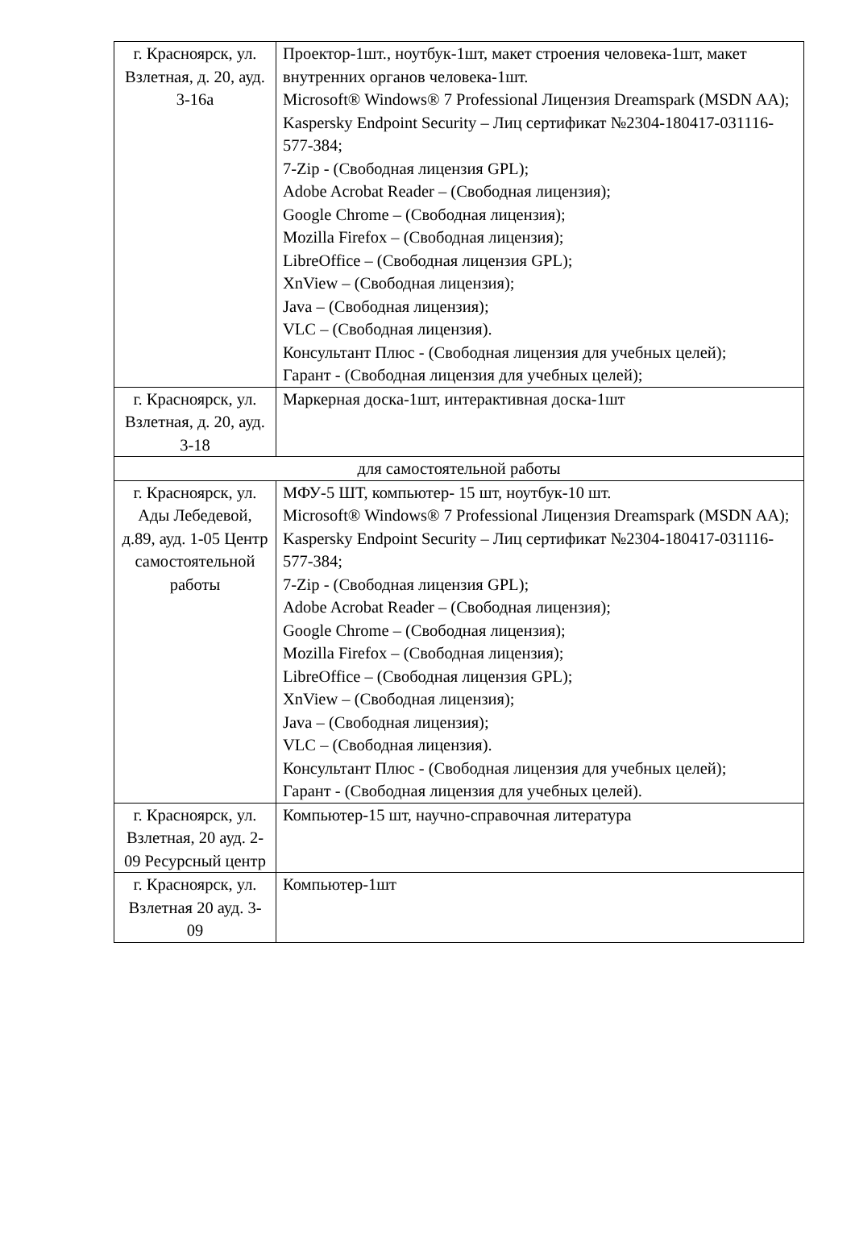| г. Красноярск, ул. Взлетная, д. 20, ауд. 3-16а | Проектор-1шт., ноутбук-1шт, макет строения человека-1шт, макет внутренних органов человека-1шт. Microsoft® Windows® 7 Professional Лицензия Dreamspark (MSDN AA); Kaspersky Endpoint Security – Лиц сертификат №2304-180417-031116- 577-384; 7-Zip - (Свободная лицензия GPL); Adobe Acrobat Reader – (Свободная лицензия); Google Chrome – (Свободная лицензия); Mozilla Firefox – (Свободная лицензия); LibreOffice – (Свободная лицензия GPL); XnView – (Свободная лицензия); Java – (Свободная лицензия); VLC – (Свободная лицензия). Консультант Плюс - (Свободная лицензия для учебных целей); Гарант - (Свободная лицензия для учебных целей); |
| г. Красноярск, ул. Взлетная, д. 20, ауд. 3-18 | Маркерная доска-1шт, интерактивная доска-1шт |
| для самостоятельной работы | |
| г. Красноярск, ул. Ады Лебедевой, д.89, ауд. 1-05 Центр самостоятельной работы | МФУ-5 ШТ, компьютер- 15 шт, ноутбук-10 шт. Microsoft® Windows® 7 Professional Лицензия Dreamspark (MSDN AA); Kaspersky Endpoint Security – Лиц сертификат №2304-180417-031116- 577-384; 7-Zip - (Свободная лицензия GPL); Adobe Acrobat Reader – (Свободная лицензия); Google Chrome – (Свободная лицензия); Mozilla Firefox – (Свободная лицензия); LibreOffice – (Свободная лицензия GPL); XnView – (Свободная лицензия); Java – (Свободная лицензия); VLC – (Свободная лицензия). Консультант Плюс - (Свободная лицензия для учебных целей); Гарант - (Свободная лицензия для учебных целей). |
| г. Красноярск, ул. Взлетная, 20 ауд. 2-09 Ресурсный центр | Компьютер-15 шт, научно-справочная литература |
| г. Красноярск, ул. Взлетная 20 ауд. 3-09 | Компьютер-1шт |